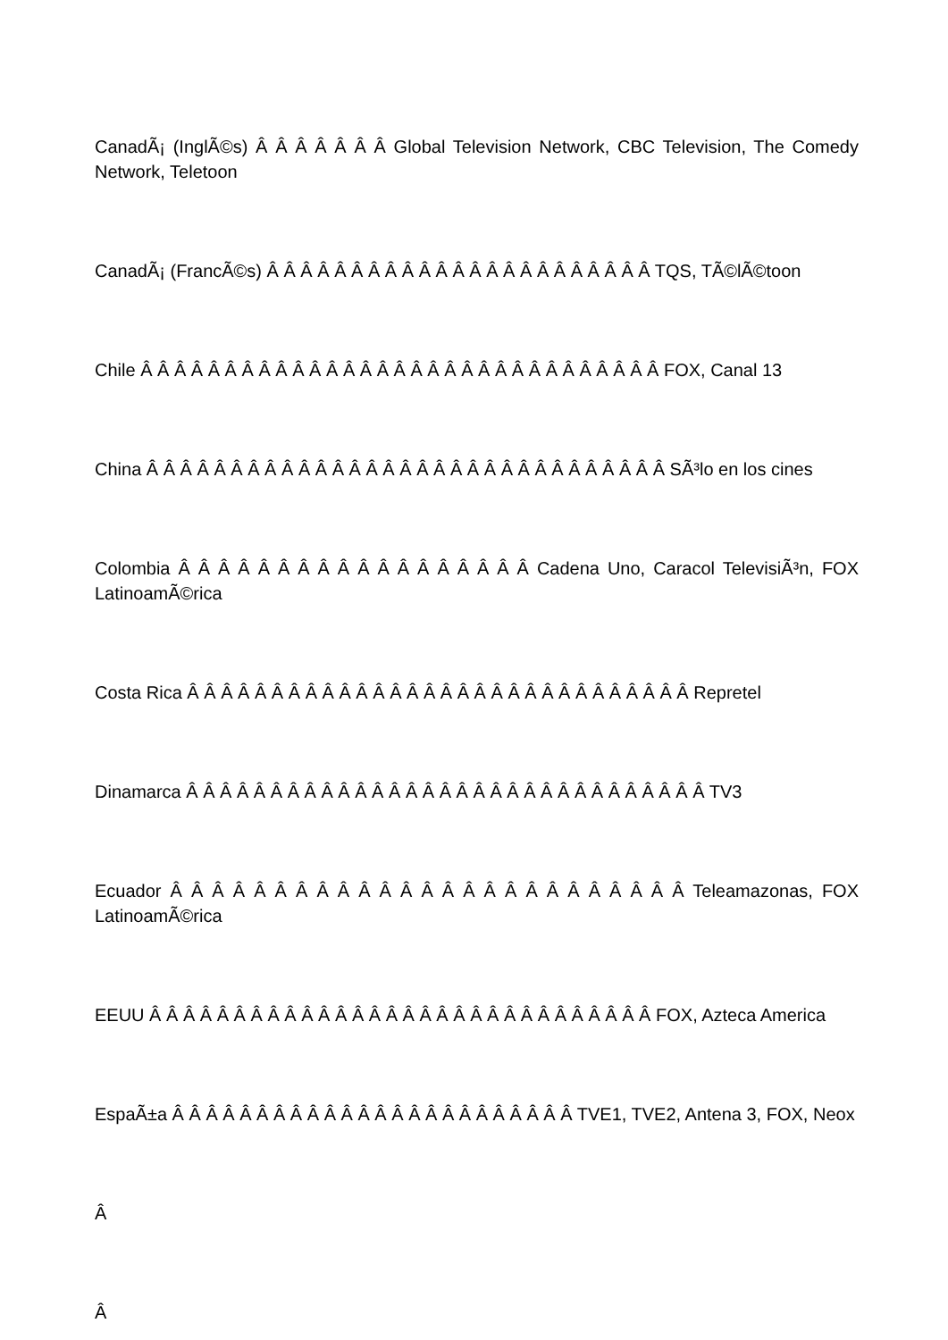CanadÃ¡ (InglÃ©s) Â Â Â Â Â Â Â Global Television Network, CBC Television, The Comedy Network, Teletoon
CanadÃ¡ (FrancÃ©s) Â Â Â Â Â Â Â Â Â Â Â Â Â Â Â Â Â Â Â Â Â Â Â TQS, TÃ©lÃ©toon
Chile Â Â Â Â Â Â Â Â Â Â Â Â Â Â Â Â Â Â Â Â Â Â Â Â Â Â Â Â Â Â Â FOX, Canal 13
China Â Â Â Â Â Â Â Â Â Â Â Â Â Â Â Â Â Â Â Â Â Â Â Â Â Â Â Â Â Â Â SÃ³lo en los cines
Colombia Â Â Â Â Â Â Â Â Â Â Â Â Â Â Â Â Â Â Cadena Uno, Caracol TelevisiÃ³n, FOX LatinoamÃ©rica
Costa Rica Â Â Â Â Â Â Â Â Â Â Â Â Â Â Â Â Â Â Â Â Â Â Â Â Â Â Â Â Â Â Repretel
Dinamarca Â Â Â Â Â Â Â Â Â Â Â Â Â Â Â Â Â Â Â Â Â Â Â Â Â Â Â Â Â Â Â TV3
Ecuador Â Â Â Â Â Â Â Â Â Â Â Â Â Â Â Â Â Â Â Â Â Â Â Â Â Teleamazonas, FOX LatinoamÃ©rica
EEUU Â Â Â Â Â Â Â Â Â Â Â Â Â Â Â Â Â Â Â Â Â Â Â Â Â Â Â Â Â Â FOX, Azteca America
EspaÃ±a Â Â Â Â Â Â Â Â Â Â Â Â Â Â Â Â Â Â Â Â Â Â Â Â TVE1, TVE2, Antena 3, FOX, Neox
Â
Â